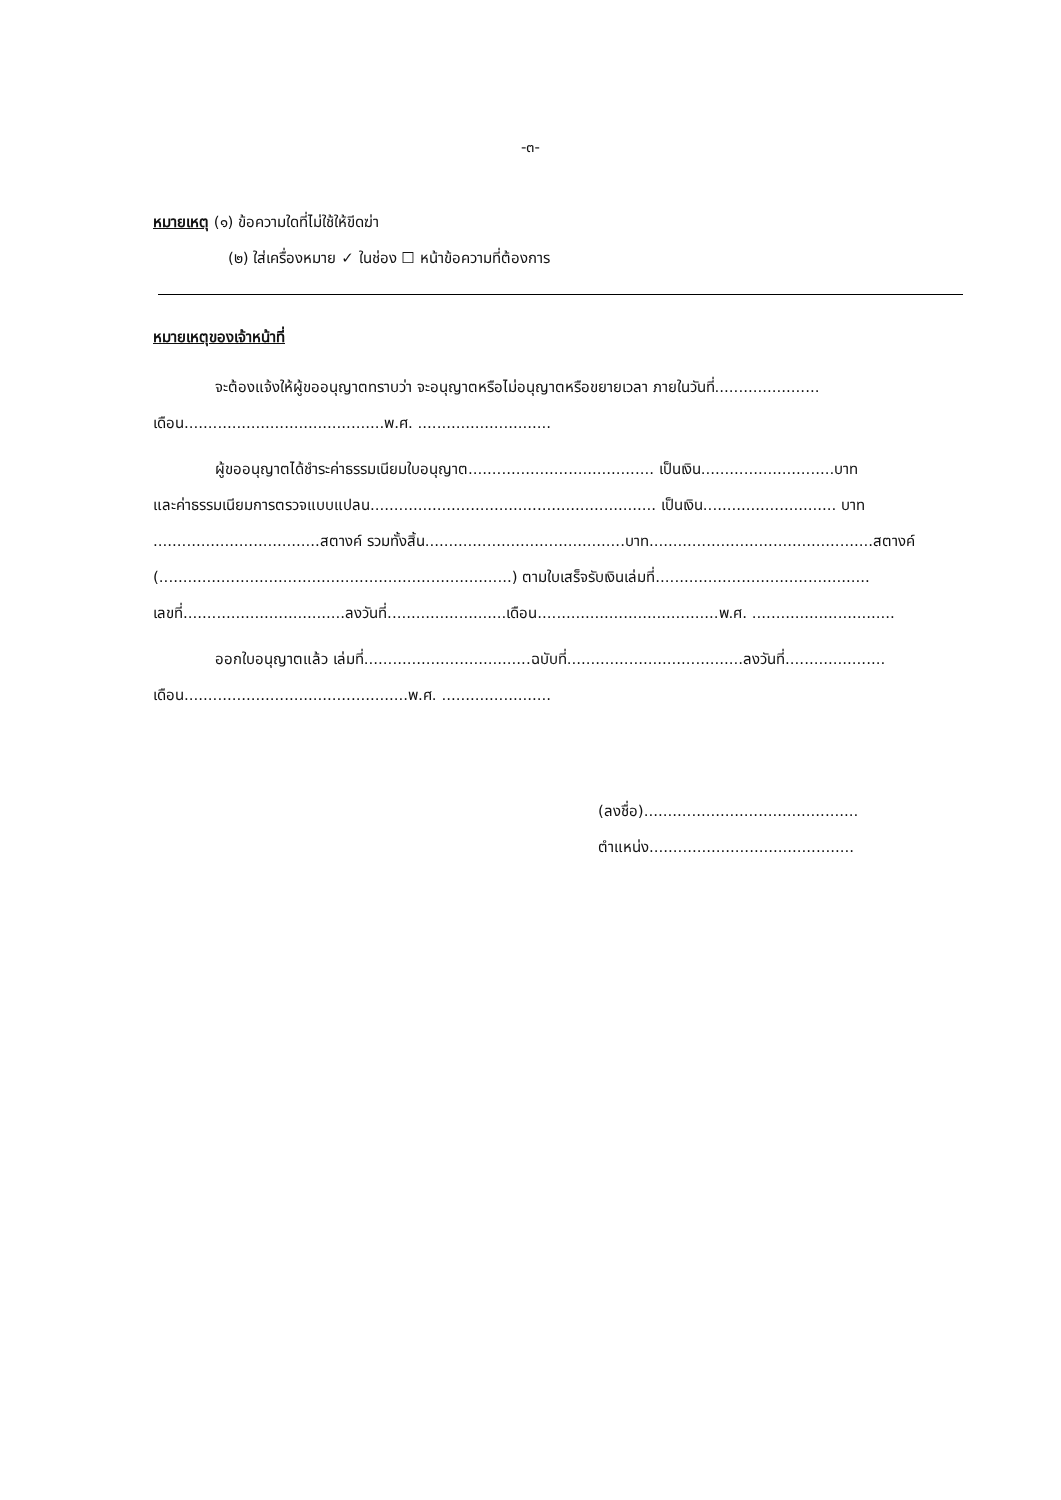-๓-
หมายเหตุ (๑) ข้อความใดที่ไม่ใช้ให้ขีดฆ่า
(๒) ใส่เครื่องหมาย ✓ ในช่อง ☐ หน้าข้อความที่ต้องการ
หมายเหตุของเจ้าหน้าที่
จะต้องแจ้งให้ผู้ขออนุญาตทราบว่า จะอนุญาตหรือไม่อนุญาตหรือขยายเวลา ภายในวันที่......................
เดือน..........................................พ.ศ. ............................
ผู้ขออนุญาตได้ชำระค่าธรรมเนียมใบอนุญาต....................................... เป็นเงิน............................บาท
และค่าธรรมเนียมการตรวจแบบแปลน............................................................ เป็นเงิน............................ บาท
...................................สตางค์ รวมทั้งสิ้น..........................................บาท...............................................สตางค์
(..........................................................................) ตามใบเสร็จรับเงินเล่มที่.............................................
เลขที่..................................ลงวันที่.........................เดือน......................................พ.ศ. ..............................
ออกใบอนุญาตแล้ว เล่มที่...................................ฉบับที่.....................................ลงวันที่.....................
เดือน...............................................พ.ศ. .......................
(ลงชื่อ).............................................
ตำแหน่ง...........................................